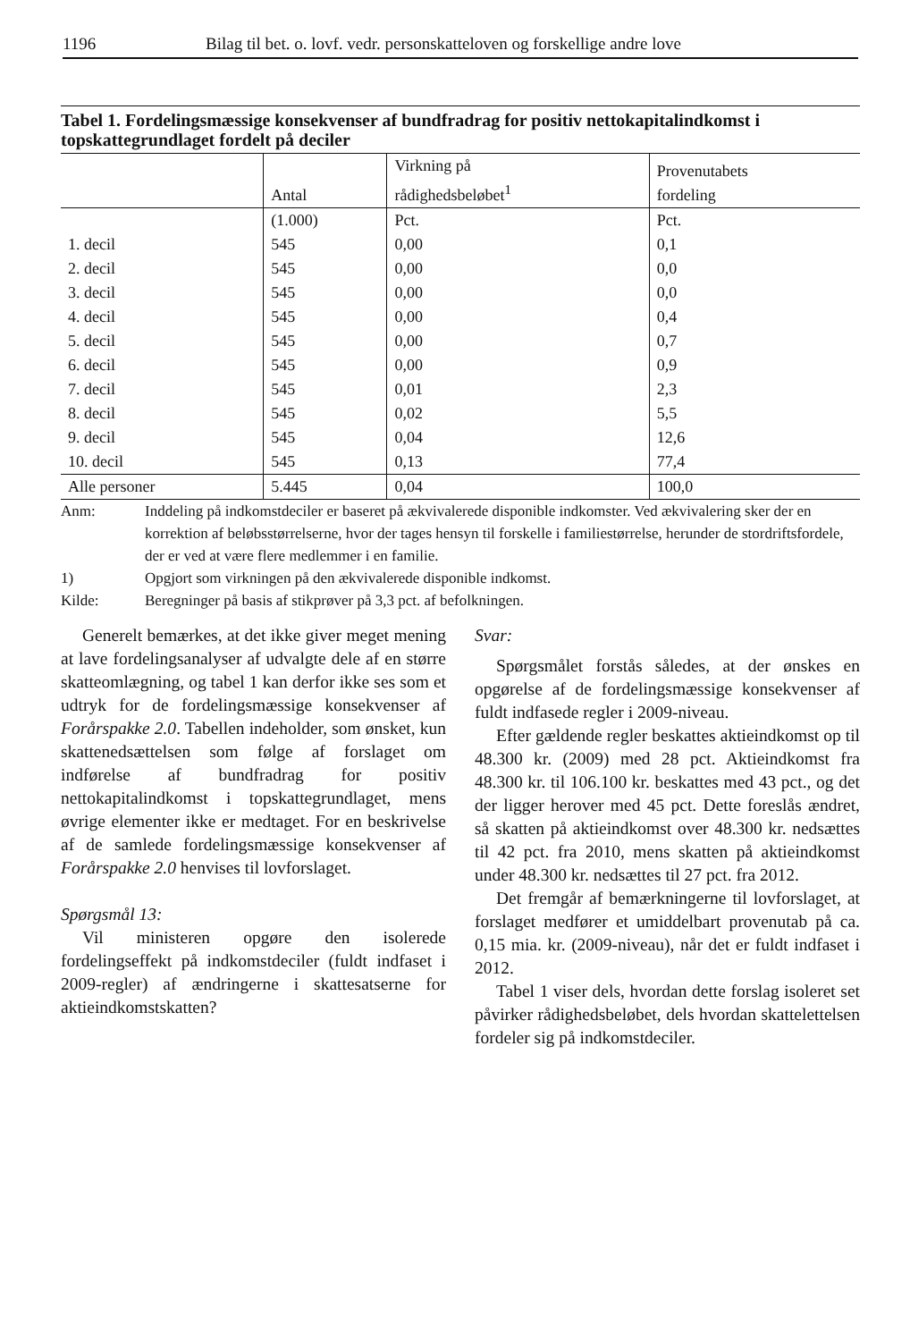1196 Bilag til bet. o. lovf. vedr. personskatteloven og forskellige andre love
Tabel 1. Fordelingsmæssige konsekvenser af bundfradrag for positiv nettokapitalindkomst i topskattegrundlaget fordelt på deciler
| | Antal | Virkning på rådighedsbeløbet<sup>1</sup> | Provenutabets fordeling |
| --- | --- | --- | --- |
| | (1.000) | Pct. | Pct. |
| 1. decil | 545 | 0,00 | 0,1 |
| 2. decil | 545 | 0,00 | 0,0 |
| 3. decil | 545 | 0,00 | 0,0 |
| 4. decil | 545 | 0,00 | 0,4 |
| 5. decil | 545 | 0,00 | 0,7 |
| 6. decil | 545 | 0,00 | 0,9 |
| 7. decil | 545 | 0,01 | 2,3 |
| 8. decil | 545 | 0,02 | 5,5 |
| 9. decil | 545 | 0,04 | 12,6 |
| 10. decil | 545 | 0,13 | 77,4 |
| Alle personer | 5.445 | 0,04 | 100,0 |
Anm: Inddeling på indkomstdeciler er baseret på ækvivalerede disponible indkomster. Ved ækvivalering sker der en korrektion af beløbsstørrelserne, hvor der tages hensyn til forskelle i familiestørrelse, herunder de stordriftsfordele, der er ved at være flere medlemmer i en familie.
1) Opgjort som virkningen på den ækvivalerede disponible indkomst.
Kilde: Beregninger på basis af stikprøver på 3,3 pct. af befolkningen.
Generelt bemærkes, at det ikke giver meget mening at lave fordelingsanalyser af udvalgte dele af en større skatteomlægning, og tabel 1 kan derfor ikke ses som et udtryk for de fordelingsmæssige konsekvenser af Forårspakke 2.0. Tabellen indeholder, som ønsket, kun skattenedsættelsen som følge af forslaget om indførelse af bundfradrag for positiv nettokapitalindkomst i topskattegrundlaget, mens øvrige elementer ikke er medtaget. For en beskrivelse af de samlede fordelingsmæssige konsekvenser af Forårspakke 2.0 henvises til lovforslaget.
Spørgsmål 13:
Vil ministeren opgøre den isolerede fordelingseffekt på indkomstdeciler (fuldt indfaset i 2009-regler) af ændringerne i skattesatserne for aktieindkomstskatten?
Svar:
Spørgsmålet forstås således, at der ønskes en opgørelse af de fordelingsmæssige konsekvenser af fuldt indfasede regler i 2009-niveau.
Efter gældende regler beskattes aktieindkomst op til 48.300 kr. (2009) med 28 pct. Aktieindkomst fra 48.300 kr. til 106.100 kr. beskattes med 43 pct., og det der ligger herover med 45 pct. Dette foreslås ændret, så skatten på aktieindkomst over 48.300 kr. nedsættes til 42 pct. fra 2010, mens skatten på aktieindkomst under 48.300 kr. nedsættes til 27 pct. fra 2012.
Det fremgår af bemærkningerne til lovforslaget, at forslaget medfører et umiddelbart provenutab på ca. 0,15 mia. kr. (2009-niveau), når det er fuldt indfaset i 2012.
Tabel 1 viser dels, hvordan dette forslag isoleret set påvirker rådighedsbeløbet, dels hvordan skattelettelsen fordeler sig på indkomstdeciler.